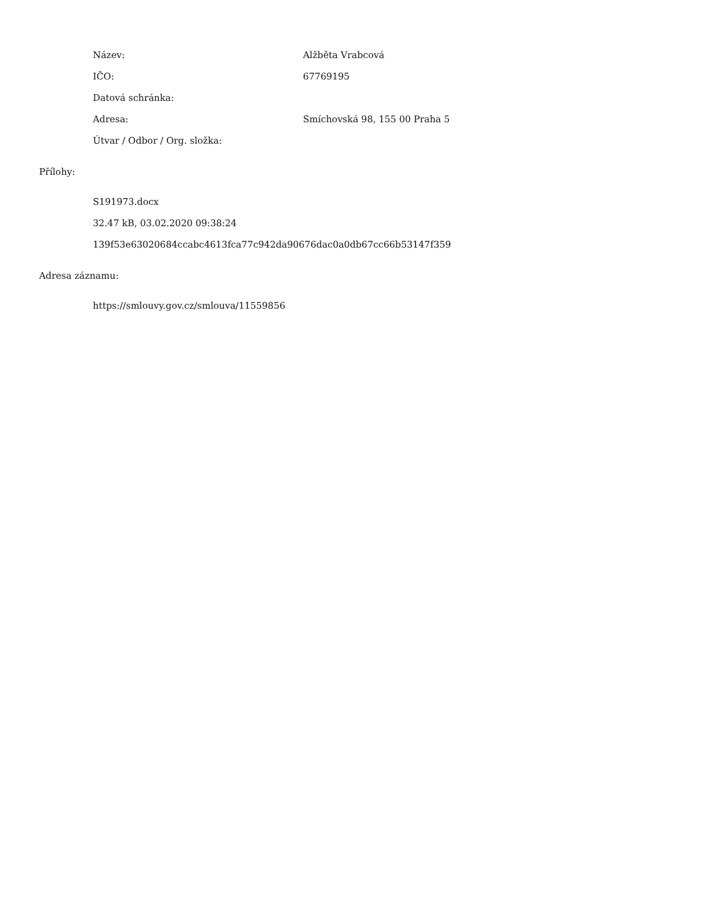Název: Alžběta Vrabcová
IČO: 67769195
Datová schránka:
Adresa: Smíchovská 98, 155 00 Praha 5
Útvar / Odbor / Org. složka:
Přílohy:
S191973.docx
32.47 kB, 03.02.2020 09:38:24
139f53e63020684ccabc4613fca77c942da90676dac0a0db67cc66b53147f359
Adresa záznamu:
https://smlouvy.gov.cz/smlouva/11559856